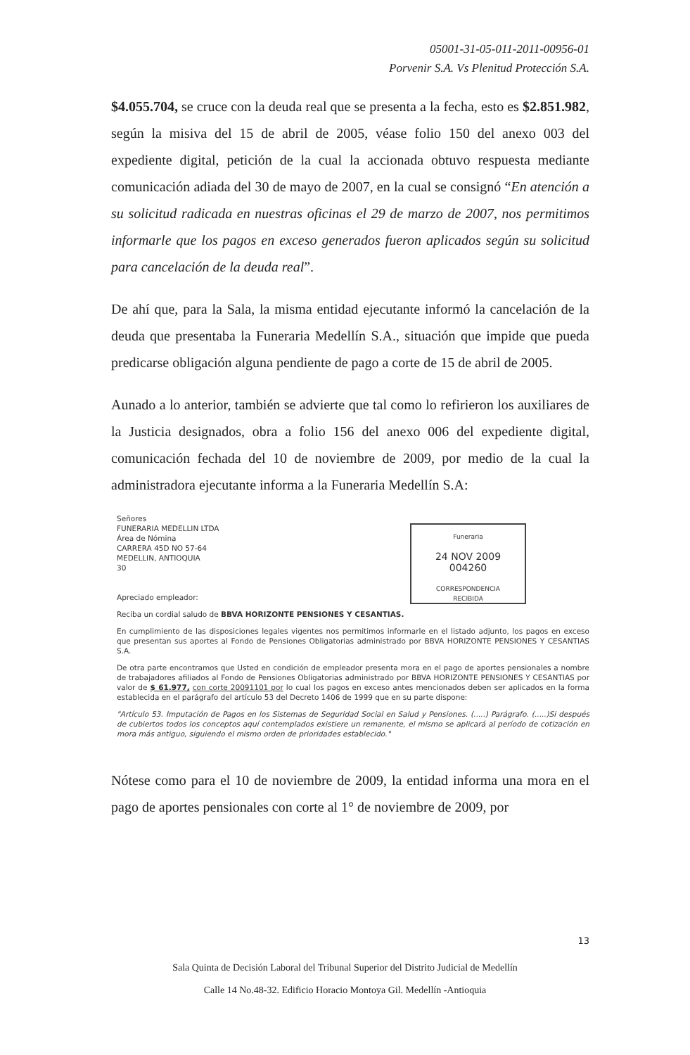05001-31-05-011-2011-00956-01
Porvenir S.A. Vs Plenitud Protección S.A.
$4.055.704, se cruce con la deuda real que se presenta a la fecha, esto es $2.851.982, según la misiva del 15 de abril de 2005, véase folio 150 del anexo 003 del expediente digital, petición de la cual la accionada obtuvo respuesta mediante comunicación adiada del 30 de mayo de 2007, en la cual se consignó “En atención a su solicitud radicada en nuestras oficinas el 29 de marzo de 2007, nos permitimos informarle que los pagos en exceso generados fueron aplicados según su solicitud para cancelación de la deuda real”.
De ahí que, para la Sala, la misma entidad ejecutante informó la cancelación de la deuda que presentaba la Funeraria Medellín S.A., situación que impide que pueda predicarse obligación alguna pendiente de pago a corte de 15 de abril de 2005.
Aunado a lo anterior, también se advierte que tal como lo refirieron los auxiliares de la Justicia designados, obra a folio 156 del anexo 006 del expediente digital, comunicación fechada del 10 de noviembre de 2009, por medio de la cual la administradora ejecutante informa a la Funeraria Medellín S.A:
Funeraria
24 NOV 2009
004260
CORRESPONDENCIA
RECIBIDA
Señores
FUNERARIA MEDELLIN LTDA
Área de Nómina
CARRERA 45D NO 57-64
MEDELLIN, ANTIOQUIA
30
Apreciado empleador:
Reciba un cordial saludo de BBVA HORIZONTE PENSIONES Y CESANTIAS.
En cumplimiento de las disposiciones legales vigentes nos permitimos informarle en el listado adjunto, los pagos en exceso que presentan sus aportes al Fondo de Pensiones Obligatorias administrado por BBVA HORIZONTE PENSIONES Y CESANTIAS S.A.
De otra parte encontramos que Usted en condición de empleador presenta mora en el pago de aportes pensionales a nombre de trabajadores afiliados al Fondo de Pensiones Obligatorias administrado por BBVA HORIZONTE PENSIONES Y CESANTIAS por valor de $ 61.977, con corte 20091101 por lo cual los pagos en exceso antes mencionados deben ser aplicados en la forma establecida en el parágrafo del artículo 53 del Decreto 1406 de 1999 que en su parte dispone:
"Artículo 53. Imputación de Pagos en los Sistemas de Seguridad Social en Salud y Pensiones. (.....) Parágrafo. (.....)Si después de cubiertos todos los conceptos aquí contemplados existiere un remanente, el mismo se aplicará al período de cotización en mora más antiguo, siguiendo el mismo orden de prioridades establecido."
Nótese como para el 10 de noviembre de 2009, la entidad informa una mora en el pago de aportes pensionales con corte al 1° de noviembre de 2009, por
13
Sala Quinta de Decisión Laboral del Tribunal Superior del Distrito Judicial de Medellín
Calle 14 No.48-32. Edificio Horacio Montoya Gil. Medellín -Antioquia